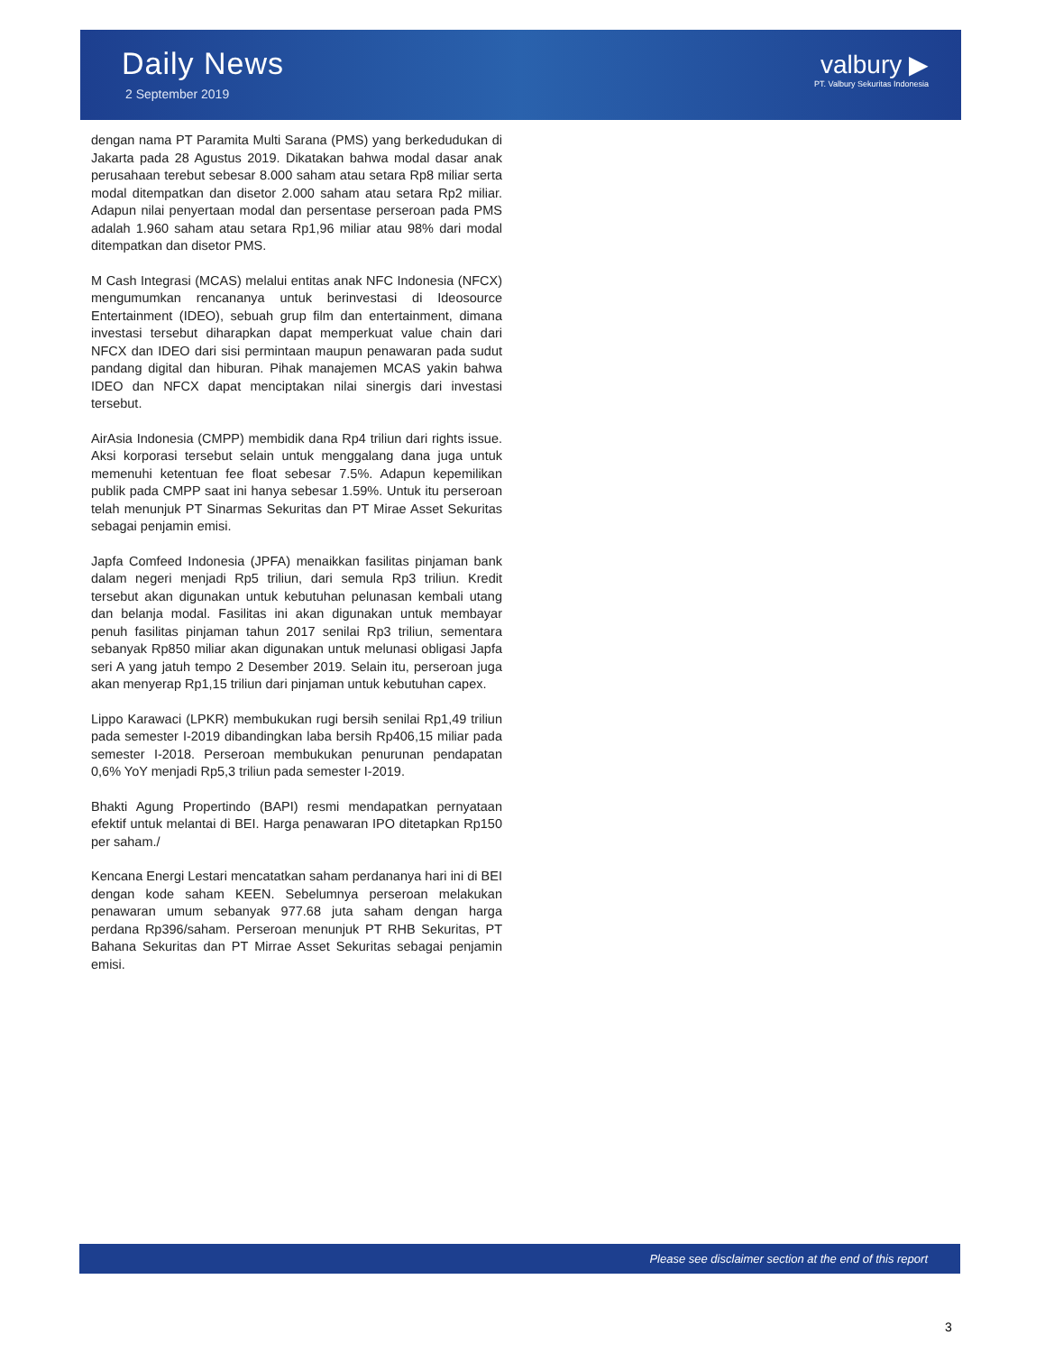Daily News
2 September 2019
valbury ▶
PT. Valbury Sekuritas Indonesia
dengan nama PT Paramita Multi Sarana (PMS) yang berkedudukan di Jakarta pada 28 Agustus 2019. Dikatakan bahwa modal dasar anak perusahaan terebut sebesar 8.000 saham atau setara Rp8 miliar serta modal ditempatkan dan disetor 2.000 saham atau setara Rp2 miliar. Adapun nilai penyertaan modal dan persentase perseroan pada PMS adalah 1.960 saham atau setara Rp1,96 miliar atau 98% dari modal ditempatkan dan disetor PMS.
M Cash Integrasi (MCAS) melalui entitas anak NFC Indonesia (NFCX) mengumumkan rencananya untuk berinvestasi di Ideosource Entertainment (IDEO), sebuah grup film dan entertainment, dimana investasi tersebut diharapkan dapat memperkuat value chain dari NFCX dan IDEO dari sisi permintaan maupun penawaran pada sudut pandang digital dan hiburan. Pihak manajemen MCAS yakin bahwa IDEO dan NFCX dapat menciptakan nilai sinergis dari investasi tersebut.
AirAsia Indonesia (CMPP) membidik dana Rp4 triliun dari rights issue. Aksi korporasi tersebut selain untuk menggalang dana juga untuk memenuhi ketentuan fee float sebesar 7.5%. Adapun kepemilikan publik pada CMPP saat ini hanya sebesar 1.59%. Untuk itu perseroan telah menunjuk PT Sinarmas Sekuritas dan PT Mirae Asset Sekuritas sebagai penjamin emisi.
Japfa Comfeed Indonesia (JPFA) menaikkan fasilitas pinjaman bank dalam negeri menjadi Rp5 triliun, dari semula Rp3 triliun. Kredit tersebut akan digunakan untuk kebutuhan pelunasan kembali utang dan belanja modal. Fasilitas ini akan digunakan untuk membayar penuh fasilitas pinjaman tahun 2017 senilai Rp3 triliun, sementara sebanyak Rp850 miliar akan digunakan untuk melunasi obligasi Japfa seri A yang jatuh tempo 2 Desember 2019. Selain itu, perseroan juga akan menyerap Rp1,15 triliun dari pinjaman untuk kebutuhan capex.
Lippo Karawaci (LPKR) membukukan rugi bersih senilai Rp1,49 triliun pada semester I-2019 dibandingkan laba bersih Rp406,15 miliar pada semester I-2018. Perseroan membukukan penurunan pendapatan 0,6% YoY menjadi Rp5,3 triliun pada semester I-2019.
Bhakti Agung Propertindo (BAPI) resmi mendapatkan pernyataan efektif untuk melantai di BEI. Harga penawaran IPO ditetapkan Rp150 per saham./
Kencana Energi Lestari mencatatkan saham perdananya hari ini di BEI dengan kode saham KEEN. Sebelumnya perseroan melakukan penawaran umum sebanyak 977.68 juta saham dengan harga perdana Rp396/saham. Perseroan menunjuk PT RHB Sekuritas, PT Bahana Sekuritas dan PT Mirrae Asset Sekuritas sebagai penjamin emisi.
Please see disclaimer section at the end of this report
3